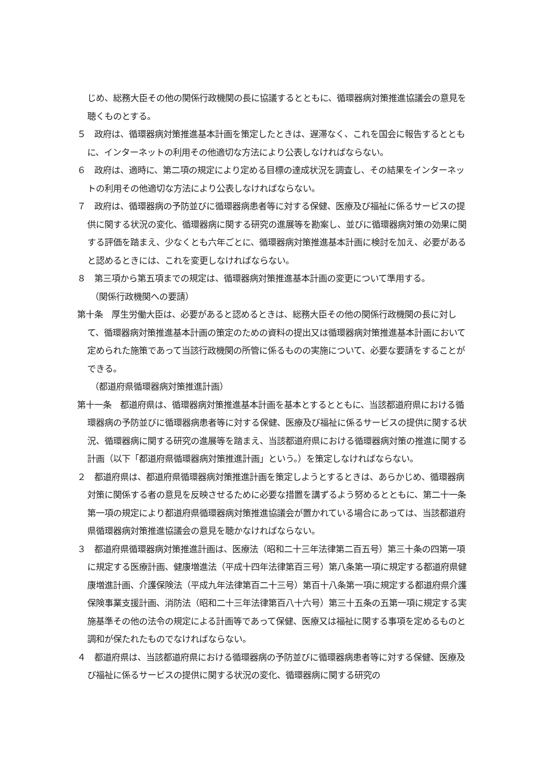じめ、総務大臣その他の関係行政機関の長に協議するとともに、循環器病対策推進協議会の意見を聴くものとする。
５　政府は、循環器病対策推進基本計画を策定したときは、遅滞なく、これを国会に報告するとともに、インターネットの利用その他適切な方法により公表しなければならない。
６　政府は、適時に、第二項の規定により定める目標の達成状況を調査し、その結果をインターネットの利用その他適切な方法により公表しなければならない。
７　政府は、循環器病の予防並びに循環器病患者等に対する保健、医療及び福祉に係るサービスの提供に関する状況の変化、循環器病に関する研究の進展等を勘案し、並びに循環器病対策の効果に関する評価を踏まえ、少なくとも六年ごとに、循環器病対策推進基本計画に検討を加え、必要があると認めるときには、これを変更しなければならない。
８　第三項から第五項までの規定は、循環器病対策推進基本計画の変更について準用する。
（関係行政機関への要請）
第十条　厚生労働大臣は、必要があると認めるときは、総務大臣その他の関係行政機関の長に対して、循環器病対策推進基本計画の策定のための資料の提出又は循環器病対策推進基本計画において定められた施策であって当該行政機関の所管に係るものの実施について、必要な要請をすることができる。
（都道府県循環器病対策推進計画）
第十一条　都道府県は、循環器病対策推進基本計画を基本とするとともに、当該都道府県における循環器病の予防並びに循環器病患者等に対する保健、医療及び福祉に係るサービスの提供に関する状況、循環器病に関する研究の進展等を踏まえ、当該都道府県における循環器病対策の推進に関する計画（以下「都道府県循環器病対策推進計画」という。）を策定しなければならない。
２　都道府県は、都道府県循環器病対策推進計画を策定しようとするときは、あらかじめ、循環器病対策に関係する者の意見を反映させるために必要な措置を講ずるよう努めるとともに、第二十一条第一項の規定により都道府県循環器病対策推進協議会が置かれている場合にあっては、当該都道府県循環器病対策推進協議会の意見を聴かなければならない。
３　都道府県循環器病対策推進計画は、医療法（昭和二十三年法律第二百五号）第三十条の四第一項に規定する医療計画、健康増進法（平成十四年法律第百三号）第八条第一項に規定する都道府県健康増進計画、介護保険法（平成九年法律第百二十三号）第百十八条第一項に規定する都道府県介護保険事業支援計画、消防法（昭和二十三年法律第百八十六号）第三十五条の五第一項に規定する実施基準その他の法令の規定による計画等であって保健、医療又は福祉に関する事項を定めるものと調和が保たれたものでなければならない。
４　都道府県は、当該都道府県における循環器病の予防並びに循環器病患者等に対する保健、医療及び福祉に係るサービスの提供に関する状況の変化、循環器病に関する研究の